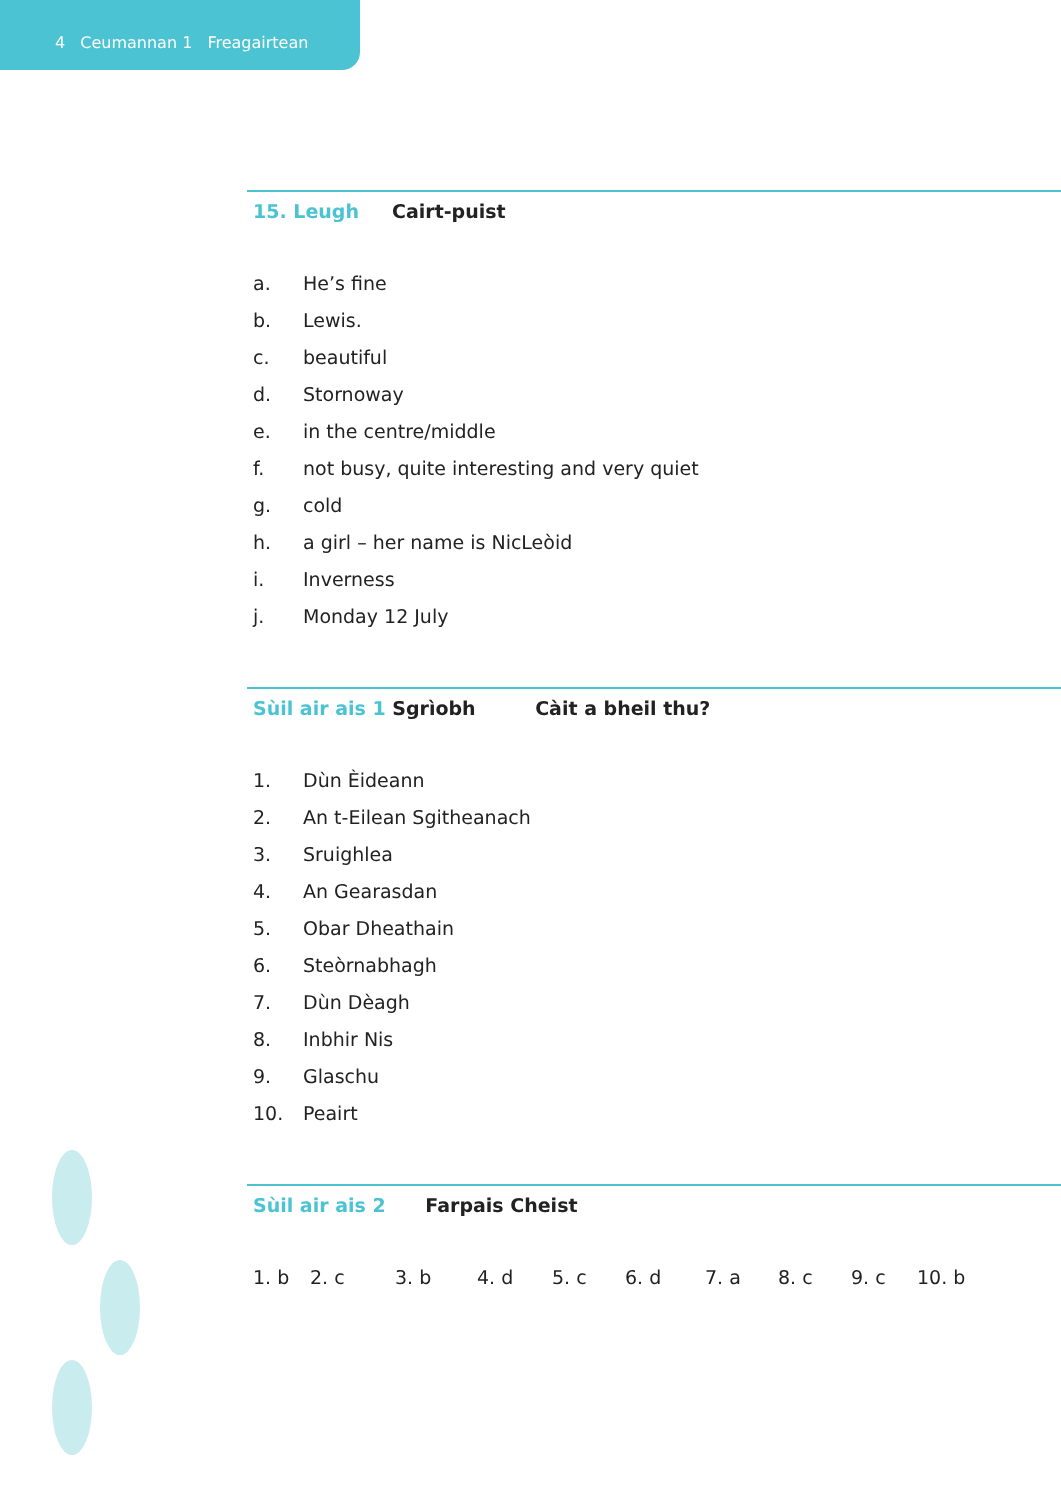4 Ceumannan 1 Freagairtean
15. Leugh Cairt-puist
a. He’s fine
b. Lewis.
c. beautiful
d. Stornoway
e. in the centre/middle
f. not busy, quite interesting and very quiet
g. cold
h. a girl – her name is NicLeòid
i. Inverness
j. Monday 12 July
Sùil air ais 1 Sgrìobh Càit a bheil thu?
1. Dùn Èideann
2. An t-Eilean Sgitheanach
3. Sruighlea
4. An Gearasdan
5. Obar Dheathain
6. Steòrnabhagh
7. Dùn Dèagh
8. Inbhir Nis
9. Glaschu
10. Peairt
Sùil air ais 2 Farpais Cheist
1. b 2. c 3. b 4. d 5. c 6. d 7. a 8. c 9. c 10. b